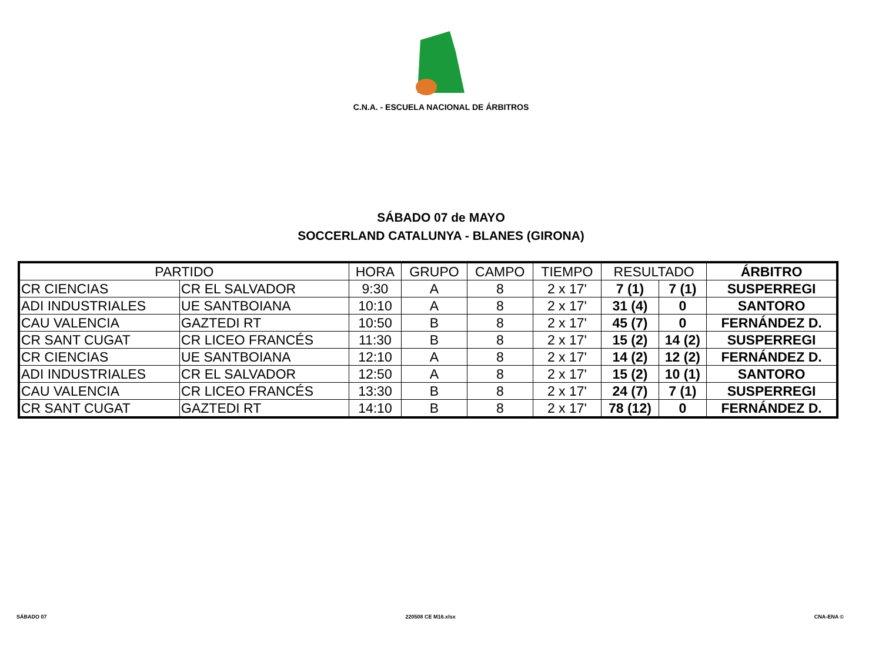C.N.A. - ESCUELA NACIONAL DE ÁRBITROS
SÁBADO 07 de MAYO
SOCCERLAND CATALUNYA - BLANES (GIRONA)
| PARTIDO | | HORA | GRUPO | CAMPO | TIEMPO | RESULTADO | | ÁRBITRO |
| --- | --- | --- | --- | --- | --- | --- | --- | --- |
| CR CIENCIAS | CR EL SALVADOR | 9:30 | A | 8 | 2 x 17' | 7 (1) | 7 (1) | SUSPERREGI |
| ADI INDUSTRIALES | UE SANTBOIANA | 10:10 | A | 8 | 2 x 17' | 31 (4) | 0 | SANTORO |
| CAU VALENCIA | GAZTEDI RT | 10:50 | B | 8 | 2 x 17' | 45 (7) | 0 | FERNÁNDEZ D. |
| CR SANT CUGAT | CR LICEO FRANCÉS | 11:30 | B | 8 | 2 x 17' | 15 (2) | 14 (2) | SUSPERREGI |
| CR CIENCIAS | UE SANTBOIANA | 12:10 | A | 8 | 2 x 17' | 14 (2) | 12 (2) | FERNÁNDEZ D. |
| ADI INDUSTRIALES | CR EL SALVADOR | 12:50 | A | 8 | 2 x 17' | 15 (2) | 10 (1) | SANTORO |
| CAU VALENCIA | CR LICEO FRANCÉS | 13:30 | B | 8 | 2 x 17' | 24 (7) | 7 (1) | SUSPERREGI |
| CR SANT CUGAT | GAZTEDI RT | 14:10 | B | 8 | 2 x 17' | 78 (12) | 0 | FERNÁNDEZ D. |
SÁBADO 07 220508 CE M16.xlsx CNA-ENA ©